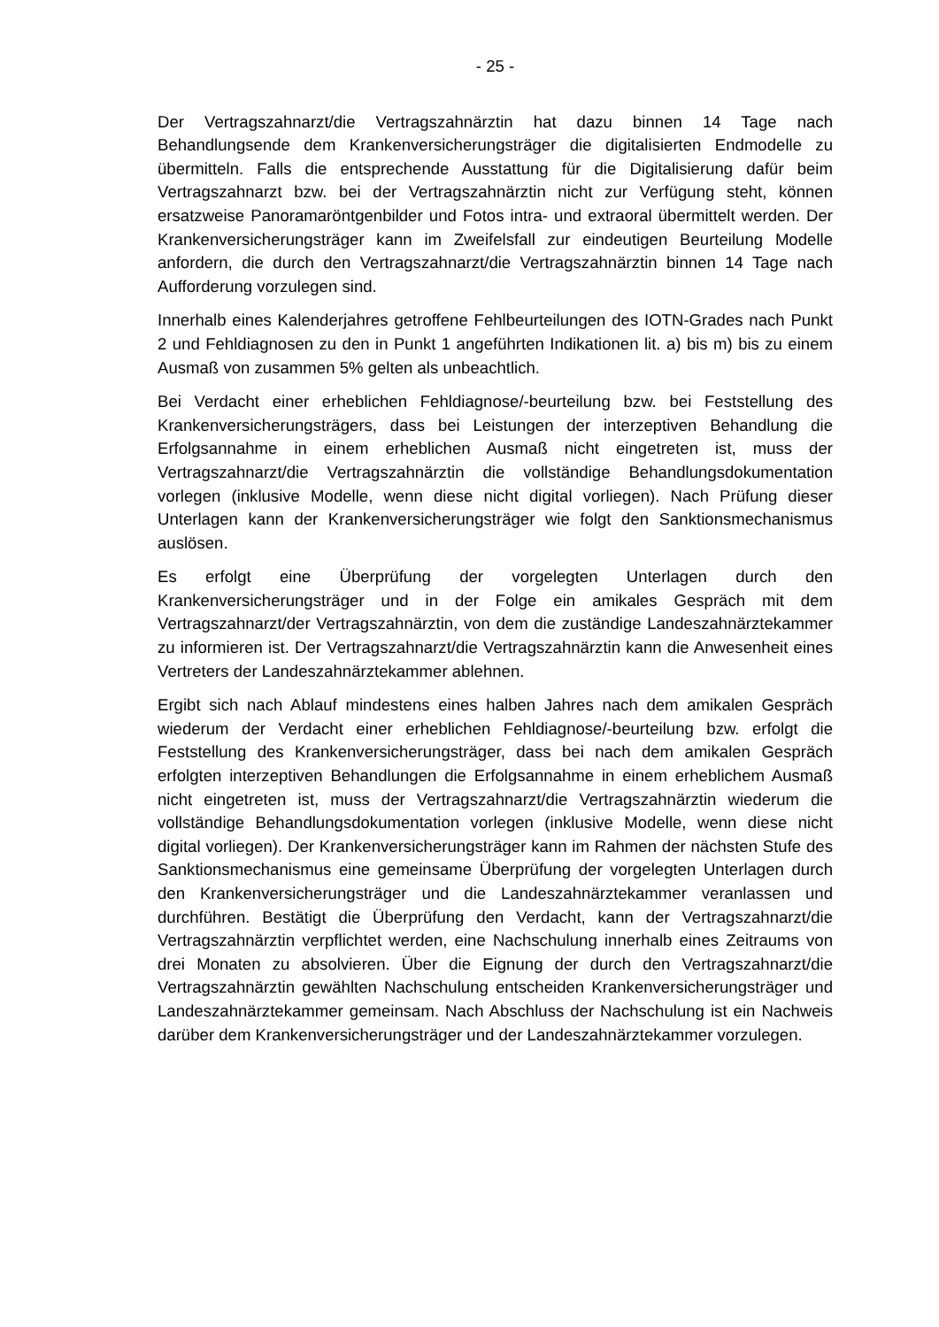- 25 -
Der Vertragszahnarzt/die Vertragszahnärztin hat dazu binnen 14 Tage nach Behandlungsende dem Krankenversicherungsträger die digitalisierten Endmodelle zu übermitteln. Falls die entsprechende Ausstattung für die Digitalisierung dafür beim Vertragszahnarzt bzw. bei der Vertragszahnärztin nicht zur Verfügung steht, können ersatzweise Panoramaröntgenbilder und Fotos intra- und extraoral übermittelt werden. Der Krankenversicherungsträger kann im Zweifelsfall zur eindeutigen Beurteilung Modelle anfordern, die durch den Vertragszahnarzt/die Vertragszahnärztin binnen 14 Tage nach Aufforderung vorzulegen sind.
Innerhalb eines Kalenderjahres getroffene Fehlbeurteilungen des IOTN-Grades nach Punkt 2 und Fehldiagnosen zu den in Punkt 1 angeführten Indikationen lit. a) bis m) bis zu einem Ausmaß von zusammen 5% gelten als unbeachtlich.
Bei Verdacht einer erheblichen Fehldiagnose/-beurteilung bzw. bei Feststellung des Krankenversicherungsträgers, dass bei Leistungen der interzeptiven Behandlung die Erfolgsannahme in einem erheblichen Ausmaß nicht eingetreten ist, muss der Vertragszahnarzt/die Vertragszahnärztin die vollständige Behandlungsdokumentation vorlegen (inklusive Modelle, wenn diese nicht digital vorliegen). Nach Prüfung dieser Unterlagen kann der Krankenversicherungsträger wie folgt den Sanktionsmechanismus auslösen.
Es erfolgt eine Überprüfung der vorgelegten Unterlagen durch den Krankenversicherungsträger und in der Folge ein amikales Gespräch mit dem Vertragszahnarzt/der Vertragszahnärztin, von dem die zuständige Landeszahnärztekammer zu informieren ist. Der Vertragszahnarzt/die Vertragszahnärztin kann die Anwesenheit eines Vertreters der Landeszahnärztekammer ablehnen.
Ergibt sich nach Ablauf mindestens eines halben Jahres nach dem amikalen Gespräch wiederum der Verdacht einer erheblichen Fehldiagnose/-beurteilung bzw. erfolgt die Feststellung des Krankenversicherungsträger, dass bei nach dem amikalen Gespräch erfolgten interzeptiven Behandlungen die Erfolgsannahme in einem erheblichem Ausmaß nicht eingetreten ist, muss der Vertragszahnarzt/die Vertragszahnärztin wiederum die vollständige Behandlungsdokumentation vorlegen (inklusive Modelle, wenn diese nicht digital vorliegen). Der Krankenversicherungsträger kann im Rahmen der nächsten Stufe des Sanktionsmechanismus eine gemeinsame Überprüfung der vorgelegten Unterlagen durch den Krankenversicherungsträger und die Landeszahnärztekammer veranlassen und durchführen. Bestätigt die Überprüfung den Verdacht, kann der Vertragszahnarzt/die Vertragszahnärztin verpflichtet werden, eine Nachschulung innerhalb eines Zeitraums von drei Monaten zu absolvieren. Über die Eignung der durch den Vertragszahnarzt/die Vertragszahnärztin gewählten Nachschulung entscheiden Krankenversicherungsträger und Landeszahnärztekammer gemeinsam. Nach Abschluss der Nachschulung ist ein Nachweis darüber dem Krankenversicherungsträger und der Landeszahnärztekammer vorzulegen.